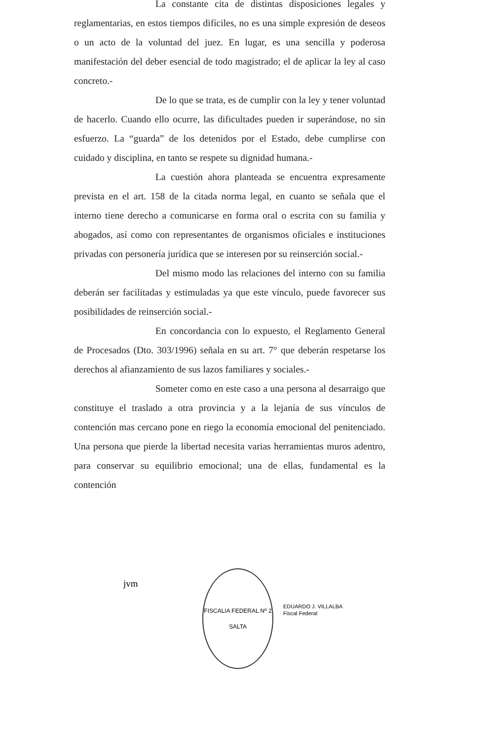La constante cita de distintas disposiciones legales y reglamentarias, en estos tiempos difíciles, no es una simple expresión de deseos o un acto de la voluntad del juez. En lugar, es una sencilla y poderosa manifestación del deber esencial de todo magistrado; el de aplicar la ley al caso concreto.-
De lo que se trata, es de cumplir con la ley y tener voluntad de hacerlo. Cuando ello ocurre, las dificultades pueden ir superándose, no sin esfuerzo. La “guarda” de los detenidos por el Estado, debe cumplirse con cuidado y disciplina, en tanto se respete su dignidad humana.-
La cuestión ahora planteada se encuentra expresamente prevista en el art. 158 de la citada norma legal, en cuanto se señala que el interno tiene derecho a comunicarse en forma oral o escrita con su familia y abogados, así como con representantes de organismos oficiales e instituciones privadas con personería jurídica que se interesen por su reinserción social.-
Del mismo modo las relaciones del interno con su familia deberán ser facilitadas y estimuladas ya que este vínculo, puede favorecer sus posibilidades de reinserción social.-
En concordancia con lo expuesto, el Reglamento General de Procesados (Dto. 303/1996) señala en su art. 7° que deberán respetarse los derechos al afianzamiento de sus lazos familiares y sociales.-
Someter como en este caso a una persona al desarraigo que constituye el traslado a otra provincia y a la lejanía de sus vínculos de contención mas cercano pone en riego la economía emocional del penitenciado. Una persona que pierde la libertad necesita varias herramientas muros adentro, para conservar su equilibrio emocional; una de ellas, fundamental es la contención
jvm
FISCALIA FEDERAL Nº 2
SALTA
EDUARDO J. VILLALBA
Fiscal Federal